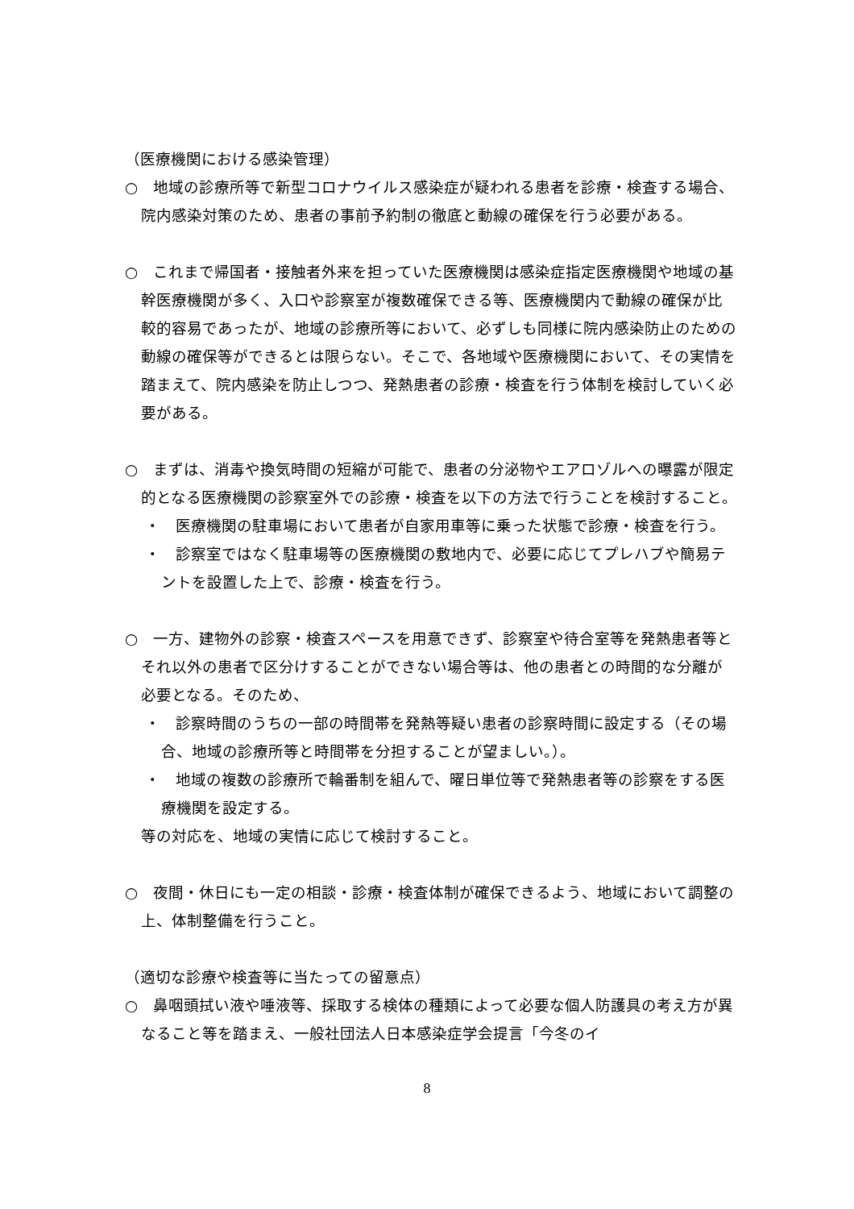（医療機関における感染管理）
○　地域の診療所等で新型コロナウイルス感染症が疑われる患者を診療・検査する場合、院内感染対策のため、患者の事前予約制の徹底と動線の確保を行う必要がある。
○　これまで帰国者・接触者外来を担っていた医療機関は感染症指定医療機関や地域の基幹医療機関が多く、入口や診察室が複数確保できる等、医療機関内で動線の確保が比較的容易であったが、地域の診療所等において、必ずしも同様に院内感染防止のための動線の確保等ができるとは限らない。そこで、各地域や医療機関において、その実情を踏まえて、院内感染を防止しつつ、発熱患者の診療・検査を行う体制を検討していく必要がある。
○　まずは、消毒や換気時間の短縮が可能で、患者の分泌物やエアロゾルへの曝露が限定的となる医療機関の診察室外での診療・検査を以下の方法で行うことを検討すること。
・　医療機関の駐車場において患者が自家用車等に乗った状態で診療・検査を行う。
・　診察室ではなく駐車場等の医療機関の敷地内で、必要に応じてプレハブや簡易テントを設置した上で、診療・検査を行う。
○　一方、建物外の診察・検査スペースを用意できず、診察室や待合室等を発熱患者等とそれ以外の患者で区分けすることができない場合等は、他の患者との時間的な分離が必要となる。そのため、
・　診察時間のうちの一部の時間帯を発熱等疑い患者の診察時間に設定する（その場合、地域の診療所等と時間帯を分担することが望ましい。）。
・　地域の複数の診療所で輪番制を組んで、曜日単位等で発熱患者等の診察をする医療機関を設定する。
等の対応を、地域の実情に応じて検討すること。
○　夜間・休日にも一定の相談・診療・検査体制が確保できるよう、地域において調整の上、体制整備を行うこと。
（適切な診療や検査等に当たっての留意点）
○　鼻咽頭拭い液や唾液等、採取する検体の種類によって必要な個人防護具の考え方が異なること等を踏まえ、一般社団法人日本感染症学会提言「今冬のイ
8